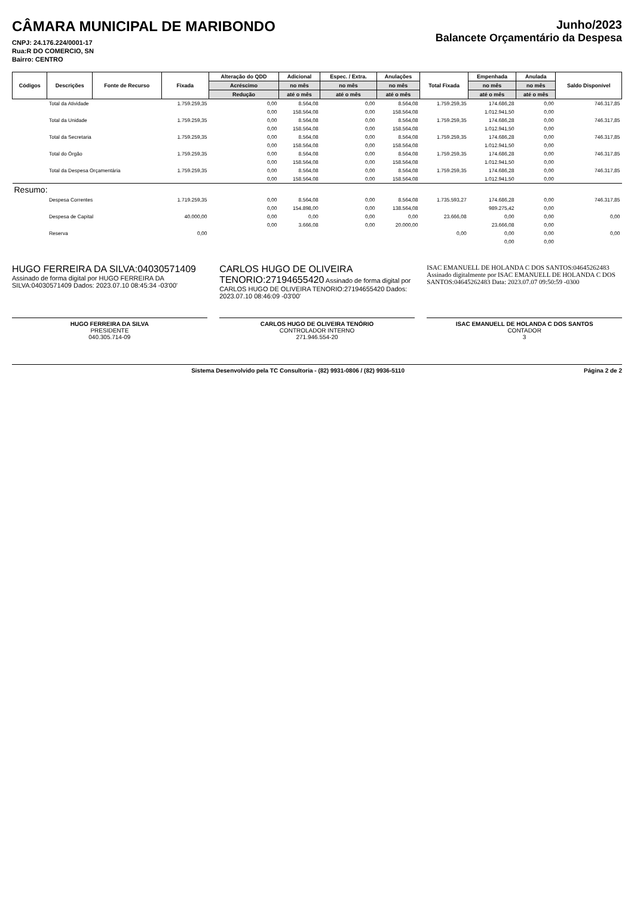CÂMARA MUNICIPAL DE MARIBONDO
CNPJ: 24.176.224/0001-17
Rua:R DO COMERCIO, SN
Bairro: CENTRO
Junho/2023
Balancete Orçamentário da Despesa
| Códigos | Descrições | Fonte de Recurso | Fixada | Alteração do QDD | Adicional | Espec. / Extra. | Anulações | Total Fixada | Empenhada | Anulada | Saldo Disponível |
| --- | --- | --- | --- | --- | --- | --- | --- | --- | --- | --- | --- |
| | | | | Acréscimo | no mês | no mês | no mês | | no mês | no mês | |
| | | | | Redução | até o mês | até o mês | até o mês | | até o mês | até o mês | |
| | Total da Atividade | | 1.759.259,35 | 0,00 | 8.564,08 | 0,00 | 8.564,08 | 1.759.259,35 | 174.686,28 | 0,00 | 746.317,85 |
| | | | | 0,00 | 158.564,08 | 0,00 | 158.564,08 | | 1.012.941,50 | 0,00 | |
| | Total da Unidade | | 1.759.259,35 | 0,00 | 8.564,08 | 0,00 | 8.564,08 | 1.759.259,35 | 174.686,28 | 0,00 | 746.317,85 |
| | | | | 0,00 | 158.564,08 | 0,00 | 158.564,08 | | 1.012.941,50 | 0,00 | |
| | Total da Secretaria | | 1.759.259,35 | 0,00 | 8.564,08 | 0,00 | 8.564,08 | 1.759.259,35 | 174.686,28 | 0,00 | 746.317,85 |
| | | | | 0,00 | 158.564,08 | 0,00 | 158.564,08 | | 1.012.941,50 | 0,00 | |
| | Total do Órgão | | 1.759.259,35 | 0,00 | 8.564,08 | 0,00 | 8.564,08 | 1.759.259,35 | 174.686,28 | 0,00 | 746.317,85 |
| | | | | 0,00 | 158.564,08 | 0,00 | 158.564,08 | | 1.012.941,50 | 0,00 | |
| | Total da Despesa Orçamentária | | 1.759.259,35 | 0,00 | 8.564,08 | 0,00 | 8.564,08 | 1.759.259,35 | 174.686,28 | 0,00 | 746.317,85 |
| | | | | 0,00 | 158.564,08 | 0,00 | 158.564,08 | | 1.012.941,50 | 0,00 | |
| Resumo: | | | | | | | | | | | |
| | Despesa Correntes | | 1.719.259,35 | 0,00 | 8.564,08 | 0,00 | 8.564,08 | 1.735.593,27 | 174.686,28 | 0,00 | 746.317,85 |
| | | | | 0,00 | 154.898,00 | 0,00 | 138.564,08 | | 989.275,42 | 0,00 | |
| | Despesa de Capital | | 40.000,00 | 0,00 | 0,00 | 0,00 | 0,00 | 23.666,08 | 0,00 | 0,00 | 0,00 |
| | | | | 0,00 | 3.666,08 | 0,00 | 20.000,00 | | 23.666,08 | 0,00 | |
| | Reserva | | 0,00 | | | | | 0,00 | 0,00 | 0,00 | 0,00 |
| | | | | | | | | | 0,00 | 0,00 | |
HUGO FERREIRA DA SILVA:04030571409 Assinado de forma digital por HUGO FERREIRA DA SILVA:04030571409 Dados: 2023.07.10 08:45:34 -03'00'
HUGO FERREIRA DA SILVA
PRESIDENTE
040.305.714-09
CARLOS HUGO DE OLIVEIRA TENORIO:27194655420 Assinado de forma digital por CARLOS HUGO DE OLIVEIRA TENORIO:27194655420 Dados: 2023.07.10 08:46:09 -03'00'
CARLOS HUGO DE OLIVEIRA TENÓRIO
CONTROLADOR INTERNO
271.946.554-20
ISAC EMANUELL DE HOLANDA C DOS SANTOS:04645262483 Assinado digitalmente por ISAC EMANUELL DE HOLANDA C DOS SANTOS:04645262483 Data: 2023.07.07 09:50:59 -0300
ISAC EMANUELL DE HOLANDA C DOS SANTOS
CONTADOR
3
Sistema Desenvolvido pela TC Consultoria - (82) 9931-0806 / (82) 9936-5110 Página 2 de 2